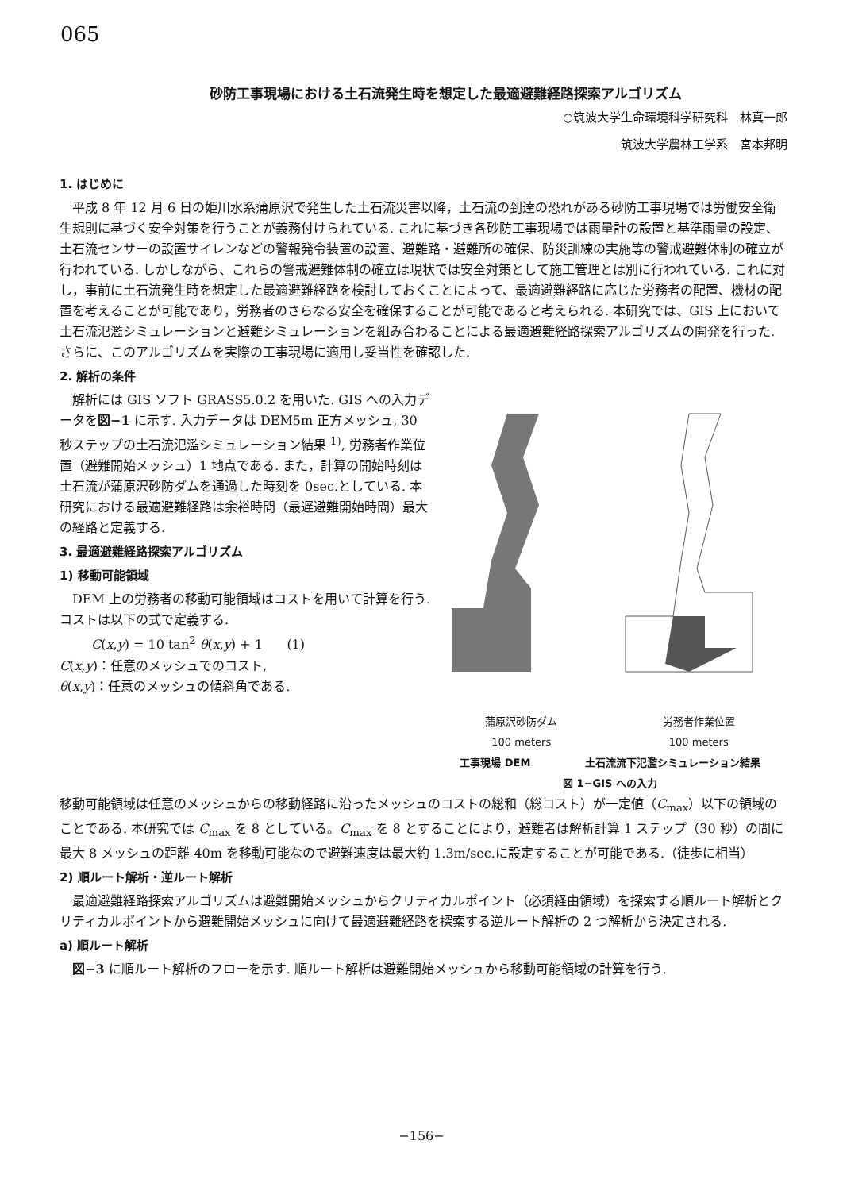065
砂防工事現場における土石流発生時を想定した最適避難経路探索アルゴリズム
○筑波大学生命環境科学研究科　林真一郎
筑波大学農林工学系　宮本邦明
1. はじめに
平成 8 年 12 月 6 日の姫川水系蒲原沢で発生した土石流災害以降，土石流の到達の恐れがある砂防工事現場では労働安全衛生規則に基づく安全対策を行うことが義務付けられている. これに基づき各砂防工事現場では雨量計の設置と基準雨量の設定、土石流センサーの設置サイレンなどの警報発令装置の設置、避難路・避難所の確保、防災訓練の実施等の警戒避難体制の確立が行われている. しかしながら、これらの警戒避難体制の確立は現状では安全対策として施工管理とは別に行われている. これに対し，事前に土石流発生時を想定した最適避難経路を検討しておくことによって、最適避難経路に応じた労務者の配置、機材の配置を考えることが可能であり，労務者のさらなる安全を確保することが可能であると考えられる. 本研究では、GIS 上において土石流氾濫シミュレーションと避難シミュレーションを組み合わることによる最適避難経路探索アルゴリズムの開発を行った. さらに、このアルゴリズムを実際の工事現場に適用し妥当性を確認した.
2. 解析の条件
解析には GIS ソフト GRASS5.0.2 を用いた. GIS への入力データを図−1 に示す. 入力データは DEM5m 正方メッシュ, 30 秒ステップの土石流氾濫シミュレーション結果 <sup>1)</sup>, 労務者作業位置（避難開始メッシュ）1 地点である. また，計算の開始時刻は土石流が蒲原沢砂防ダムを通過した時刻を 0sec.としている. 本研究における最適避難経路は余裕時間（最遅避難開始時間）最大の経路と定義する.
3. 最適避難経路探索アルゴリズム
1) 移動可能領域
DEM 上の労務者の移動可能領域はコストを用いて計算を行う. コストは以下の式で定義する.
C(x,y) = 10 tan<sup>2</sup> θ(x,y) + 1 (1)
C(x,y)：任意のメッシュでのコスト,
θ(x,y)：任意のメッシュの傾斜角である.
蒲原沢砂防ダム 労務者作業位置
100 meters 100 meters
工事現場 DEM 土石流流下氾濫シミュレーション結果
図 1−GIS への入力
移動可能領域は任意のメッシュからの移動経路に沿ったメッシュのコストの総和（総コスト）が一定値（C<sub>max</sub>）以下の領域のことである. 本研究では C<sub>max</sub> を 8 としている。C<sub>max</sub> を 8 とすることにより，避難者は解析計算 1 ステップ（30 秒）の間に最大 8 メッシュの距離 40m を移動可能なので避難速度は最大約 1.3m/sec.に設定することが可能である.（徒歩に相当）
2) 順ルート解析・逆ルート解析
最適避難経路探索アルゴリズムは避難開始メッシュからクリティカルポイント（必須経由領域）を探索する順ルート解析とクリティカルポイントから避難開始メッシュに向けて最適避難経路を探索する逆ルート解析の 2 つ解析から決定される.
a) 順ルート解析
図−3 に順ルート解析のフローを示す. 順ルート解析は避難開始メッシュから移動可能領域の計算を行う.
−156−